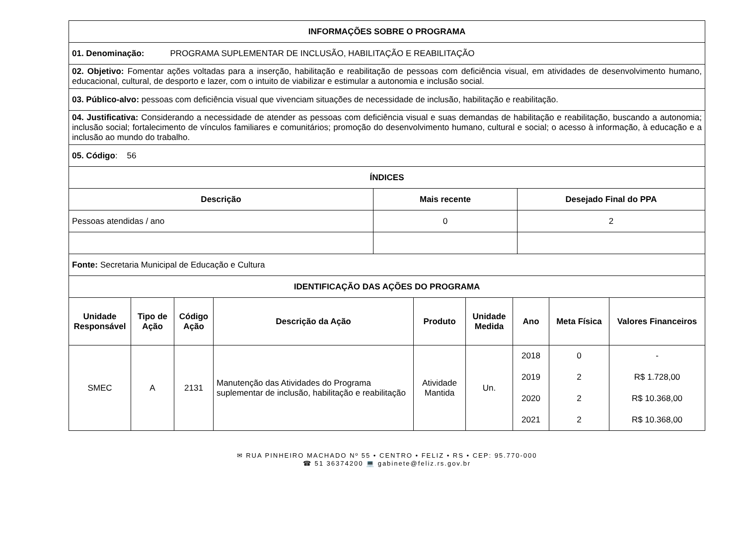| INFORMAÇÕES SOBRE O PROGRAMA |
| 01. Denominação: PROGRAMA SUPLEMENTAR DE INCLUSÃO, HABILITAÇÃO E REABILITAÇÃO |
| 02. Objetivo: Fomentar ações voltadas para a inserção, habilitação e reabilitação de pessoas com deficiência visual, em atividades de desenvolvimento humano, educacional, cultural, de desporto e lazer, com o intuito de viabilizar e estimular a autonomia e inclusão social. |
| 03. Público-alvo: pessoas com deficiência visual que vivenciam situações de necessidade de inclusão, habilitação e reabilitação. |
| 04. Justificativa: Considerando a necessidade de atender as pessoas com deficiência visual e suas demandas de habilitação e reabilitação, buscando a autonomia; inclusão social; fortalecimento de vínculos familiares e comunitários; promoção do desenvolvimento humano, cultural e social; o acesso à informação, à educação e a inclusão ao mundo do trabalho. |
| 05. Código : 56 |
| ÍNDICES |
| Descrição | Mais recente | Desejado Final do PPA |
| --- | --- | --- |
| Pessoas atendidas / ano | 0 | 2 |
| Fonte: Secretaria Municipal de Educação e Cultura | | |
| IDENTIFICAÇÃO DAS AÇÕES DO PROGRAMA | | |
| Unidade Responsável | Tipo de Ação | Código Ação | Descrição da Ação | Produto | Unidade Medida | Ano | Meta Física | Valores Financeiros |
| --- | --- | --- | --- | --- | --- | --- | --- | --- |
| SMEC | A | 2131 | Manutenção das Atividades do Programa suplementar de inclusão, habilitação e reabilitação | Atividade Mantida | Un. | 2018 | 0 | - |
| | | | | | | 2019 | 2 | R$ 1.728,00 |
| | | | | | | 2020 | 2 | R$ 10.368,00 |
| | | | | | | 2021 | 2 | R$ 10.368,00 |
✉ RUA PINHEIRO MACHADO Nº 55 • CENTRO • FELIZ • RS • CEP: 95.770-000
☎ 51 36374200 💻 gabinete@feliz.rs.gov.br